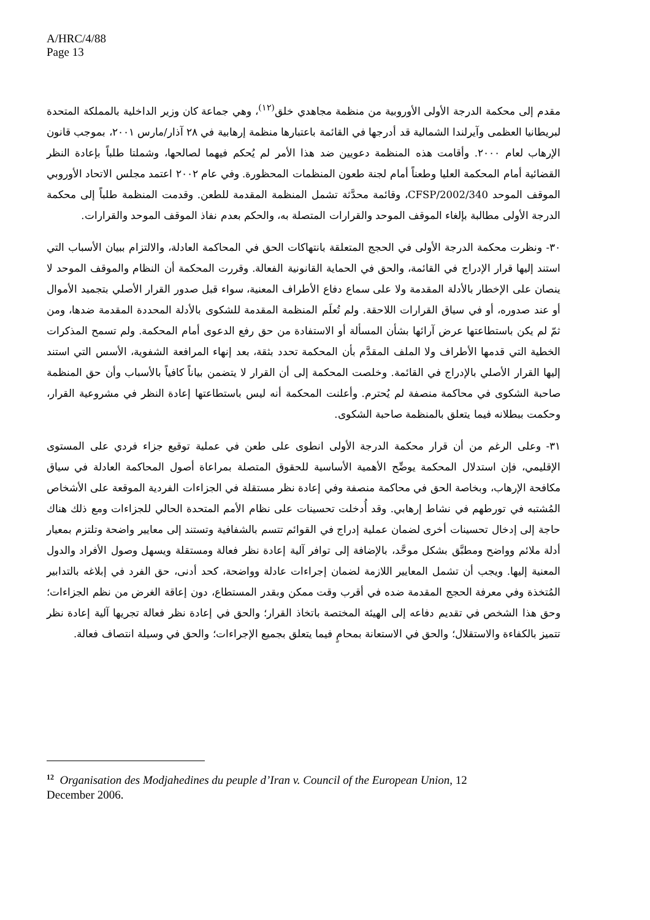A/HRC/4/88
Page 13
مقدم إلى محكمة الدرجة الأولى الأوروبية من منظمة مجاهدي خلق<sup>(١٢)</sup>، وهي جماعة كان وزير الداخلية بالمملكة المتحدة لبريطانيا العظمى وآيرلندا الشمالية قد أدرجها في القائمة باعتبارها منظمة إرهابية في ٢٨ آذار/مارس ٢٠٠١، بموجب قانون الإرهاب لعام ٢٠٠٠. وأقامت هذه المنظمة دعويين ضد هذا الأمر لم يُحكم فيهما لصالحها، وشملتا طلباً بإعادة النظر القضائية أمام المحكمة العليا وطعناً أمام لجنة طعون المنظمات المحظورة. وفي عام ٢٠٠٢ اعتمد مجلس الاتحاد الأوروبي الموقف الموحد 2002/340/CFSP، وقائمة محدَّثة تشمل المنظمة المقدمة للطعن. وقدمت المنظمة طلباً إلى محكمة الدرجة الأولى مطالبة بإلغاء الموقف الموحد والقرارات المتصلة به، والحكم بعدم نفاذ الموقف الموحد والقرارات.
٣٠- ونظرت محكمة الدرجة الأولى في الحجج المتعلقة بانتهاكات الحق في المحاكمة العادلة، والالتزام ببيان الأسباب التي استند إليها قرار الإدراج في القائمة، والحق في الحماية القانونية الفعالة. وقررت المحكمة أن النظام والموقف الموحد لا ينصان على الإخطار بالأدلة المقدمة ولا على سماع دفاع الأطراف المعنية، سواء قبل صدور القرار الأصلي بتجميد الأموال أو عند صدوره، أو في سياق القرارات اللاحقة. ولم تُعلَم المنظمة المقدمة للشكوى بالأدلة المحددة المقدمة ضدها، ومن ثمّ لم يكن باستطاعتها عرض آرائها بشأن المسألة أو الاستفادة من حق رفع الدعوى أمام المحكمة. ولم تسمح المذكرات الخطية التي قدمها الأطراف ولا الملف المقدَّم بأن المحكمة تحدد بثقة، بعد إنهاء المرافعة الشفوية، الأسس التي استند إليها القرار الأصلي بالإدراج في القائمة. وخلصت المحكمة إلى أن القرار لا يتضمن بياناً كافياً بالأسباب وأن حق المنظمة صاحبة الشكوى في محاكمة منصفة لم يُحترم. وأعلنت المحكمة أنه ليس باستطاعتها إعادة النظر في مشروعية القرار، وحكمت ببطلانه فيما يتعلق بالمنظمة صاحبة الشكوى.
٣١- وعلى الرغم من أن قرار محكمة الدرجة الأولى انطوى على طعن في عملية توقيع جزاء فردي على المستوى الإقليمي، فإن استدلال المحكمة يوضِّح الأهمية الأساسية للحقوق المتصلة بمراعاة أصول المحاكمة العادلة في سياق مكافحة الإرهاب، وبخاصة الحق في محاكمة منصفة وفي إعادة نظر مستقلة في الجزاءات الفردية الموقعة على الأشخاص المُشتبه في تورطهم في نشاط إرهابي. وقد أُدخلت تحسينات على نظام الأمم المتحدة الحالي للجزاءات ومع ذلك هناك حاجة إلى إدخال تحسينات أخرى لضمان عملية إدراج في القوائم تتسم بالشفافية وتستند إلى معايير واضحة وتلتزم بمعيار أدلة ملائم وواضح ومطبَّق بشكل موحَّد، بالإضافة إلى توافر آلية إعادة نظر فعالة ومستقلة ويسهل وصول الأفراد والدول المعنية إليها. ويجب أن تشمل المعايير اللازمة لضمان إجراءات عادلة وواضحة، كحد أدنى، حق الفرد في إبلاغه بالتدابير المُتخذة وفي معرفة الحجج المقدمة ضده في أقرب وقت ممكن وبقدر المستطاع، دون إعاقة الغرض من نظم الجزاءات؛ وحق هذا الشخص في تقديم دفاعه إلى الهيئة المختصة باتخاذ القرار؛ والحق في إعادة نظر فعالة تجريها آلية إعادة نظر تتميز بالكفاءة والاستقلال؛ والحق في الاستعانة بمحامٍ فيما يتعلق بجميع الإجراءات؛ والحق في وسيلة انتصاف فعالة.
<sup>12</sup> Organisation des Modjahedines du peuple d’Iran v. Council of the European Union, 12 December 2006.